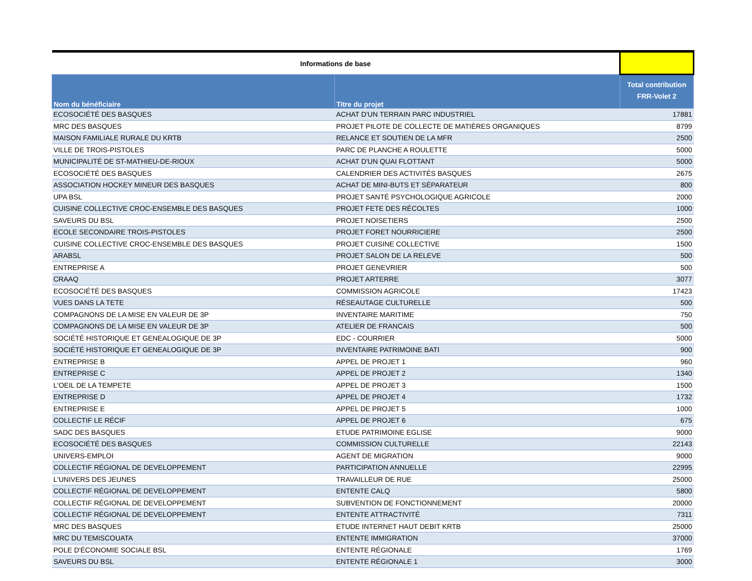| Informations de base | | |
| Nom du bénéficiaire | Titre du projet | Total contribution FRR-Volet 2 |
| ECOSOCIÉTÉ DES BASQUES | ACHAT D'UN TERRAIN PARC INDUSTRIEL | 17881 |
| MRC DES BASQUES | PROJET PILOTE DE COLLECTE DE MATIÈRES ORGANIQUES | 8799 |
| MAISON FAMILIALE RURALE DU KRTB | RELANCE ET SOUTIEN DE LA MFR | 2500 |
| VILLE DE TROIS-PISTOLES | PARC DE PLANCHE A ROULETTE | 5000 |
| MUNICIPALITÉ DE ST-MATHIEU-DE-RIOUX | ACHAT D'UN QUAI FLOTTANT | 5000 |
| ECOSOCIÉTÉ DES BASQUES | CALENDRIER DES ACTIVITÉS BASQUES | 2675 |
| ASSOCIATION HOCKEY MINEUR DES BASQUES | ACHAT DE MINI-BUTS ET SÉPARATEUR | 800 |
| UPA BSL | PROJET SANTÉ PSYCHOLOGIQUE AGRICOLE | 2000 |
| CUISINE COLLECTIVE CROC-ENSEMBLE DES BASQUES | PROJET FETE DES RÉCOLTES | 1000 |
| SAVEURS DU BSL | PROJET NOISETIERS | 2500 |
| ECOLE SECONDAIRE TROIS-PISTOLES | PROJET FORET NOURRICIERE | 2500 |
| CUISINE COLLECTIVE CROC-ENSEMBLE DES BASQUES | PROJET CUISINE COLLECTIVE | 1500 |
| ARABSL | PROJET SALON DE LA RELEVE | 500 |
| ENTREPRISE A | PROJET GENEVRIER | 500 |
| CRAAQ | PROJET ARTERRE | 3077 |
| ECOSOCIÉTÉ DES BASQUES | COMMISSION AGRICOLE | 17423 |
| VUES DANS LA TETE | RÉSEAUTAGE CULTURELLE | 500 |
| COMPAGNONS DE LA MISE EN VALEUR DE 3P | INVENTAIRE MARITIME | 750 |
| COMPAGNONS DE LA MISE EN VALEUR DE 3P | ATELIER DE FRANCAIS | 500 |
| SOCIÉTÉ HISTORIQUE ET GENEALOGIQUE DE 3P | EDC - COURRIER | 5000 |
| SOCIÉTÉ HISTORIQUE ET GENEALOGIQUE DE 3P | INVENTAIRE PATRIMOINE BATI | 900 |
| ENTREPRISE B | APPEL DE PROJET 1 | 960 |
| ENTREPRISE C | APPEL DE PROJET 2 | 1340 |
| L'OEIL DE LA TEMPETE | APPEL DE PROJET 3 | 1500 |
| ENTREPRISE D | APPEL DE PROJET 4 | 1732 |
| ENTREPRISE E | APPEL DE PROJET 5 | 1000 |
| COLLECTIF LE RÉCIF | APPEL DE PROJET 6 | 675 |
| SADC DES BASQUES | ETUDE PATRIMOINE EGLISE | 9000 |
| ECOSOCIÉTÉ DES BASQUES | COMMISSION CULTURELLE | 22143 |
| UNIVERS-EMPLOI | AGENT DE MIGRATION | 9000 |
| COLLECTIF RÉGIONAL DE DEVELOPPEMENT | PARTICIPATION ANNUELLE | 22995 |
| L'UNIVERS DES JEUNES | TRAVAILLEUR DE RUE | 25000 |
| COLLECTIF RÉGIONAL DE DEVELOPPEMENT | ENTENTE CALQ | 5800 |
| COLLECTIF RÉGIONAL DE DEVELOPPEMENT | SUBVENTION DE FONCTIONNEMENT | 20000 |
| COLLECTIF RÉGIONAL DE DEVELOPPEMENT | ENTENTE ATTRACTIVITÉ | 7311 |
| MRC DES BASQUES | ETUDE INTERNET HAUT DEBIT KRTB | 25000 |
| MRC DU TEMISCOUATA | ENTENTE IMMIGRATION | 37000 |
| POLE D'ÉCONOMIE SOCIALE BSL | ENTENTE RÉGIONALE | 1769 |
| SAVEURS DU BSL | ENTENTE RÉGIONALE 1 | 3000 |